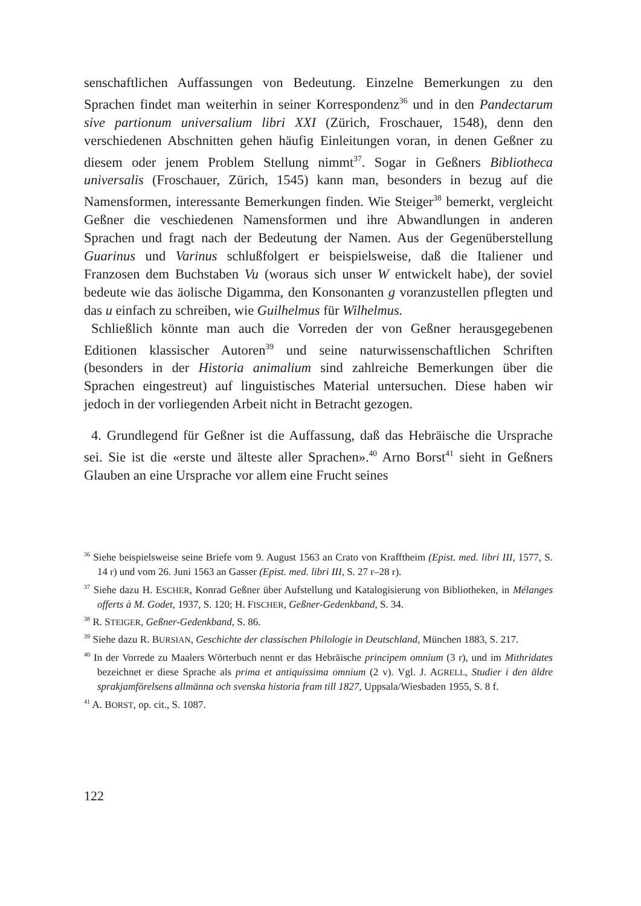senschaftlichen Auffassungen von Bedeutung. Einzelne Bemerkungen zu den Sprachen findet man weiterhin in seiner Korrespondenz<sup>36</sup> und in den Pandectarum sive partionum universalium libri XXI (Zürich, Froschauer, 1548), denn den verschiedenen Abschnitten gehen häufig Einleitungen voran, in denen Geßner zu diesem oder jenem Problem Stellung nimmt<sup>37</sup>. Sogar in Geßners Bibliotheca universalis (Froschauer, Zürich, 1545) kann man, besonders in bezug auf die Namensformen, interessante Bemerkungen finden. Wie Steiger<sup>38</sup> bemerkt, vergleicht Geßner die veschiedenen Namensformen und ihre Abwandlungen in anderen Sprachen und fragt nach der Bedeutung der Namen. Aus der Gegenüberstellung Guarinus und Varinus schlußfolgert er beispielsweise, daß die Italiener und Franzosen dem Buchstaben Vu (woraus sich unser W entwickelt habe), der soviel bedeute wie das äolische Digamma, den Konsonanten g voranzustellen pflegten und das u einfach zu schreiben, wie Guilhelmus für Wilhelmus.
Schließlich könnte man auch die Vorreden der von Geßner herausgegebenen Editionen klassischer Autoren<sup>39</sup> und seine naturwissenschaftlichen Schriften (besonders in der Historia animalium sind zahlreiche Bemerkungen über die Sprachen eingestreut) auf linguistisches Material untersuchen. Diese haben wir jedoch in der vorliegenden Arbeit nicht in Betracht gezogen.
4. Grundlegend für Geßner ist die Auffassung, daß das Hebräische die Ursprache sei. Sie ist die «erste und älteste aller Sprachen».<sup>40</sup> Arno Borst<sup>41</sup> sieht in Geßners Glauben an eine Ursprache vor allem eine Frucht seines
<sup>36</sup> Siehe beispielsweise seine Briefe vom 9. August 1563 an Crato von Krafftheim (Epist. med. libri III, 1577, S. 14 r) und vom 26. Juni 1563 an Gasser (Epist. med. libri III, S. 27 r–28 r).
<sup>37</sup> Siehe dazu H. ESCHER, Konrad Geßner über Aufstellung und Katalogisierung von Bibliotheken, in Mélanges offerts à M. Godet, 1937, S. 120; H. FISCHER, Geßner-Gedenkband, S. 34.
<sup>38</sup> R. STEIGER, Geßner-Gedenkband, S. 86.
<sup>39</sup> Siehe dazu R. BURSIAN, Geschichte der classischen Philologie in Deutschland, München 1883, S. 217.
<sup>40</sup> In der Vorrede zu Maalers Wörterbuch nennt er das Hebräische principem omnium (3 r), und im Mithridates bezeichnet er diese Sprache als prima et antiquissima omnium (2 v). Vgl. J. AGRELL, Studier i den äldre sprakjamförelsens allmänna och svenska historia fram till 1827, Uppsala/Wiesbaden 1955, S. 8 f.
<sup>41</sup> A. BORST, op. cit., S. 1087.
122